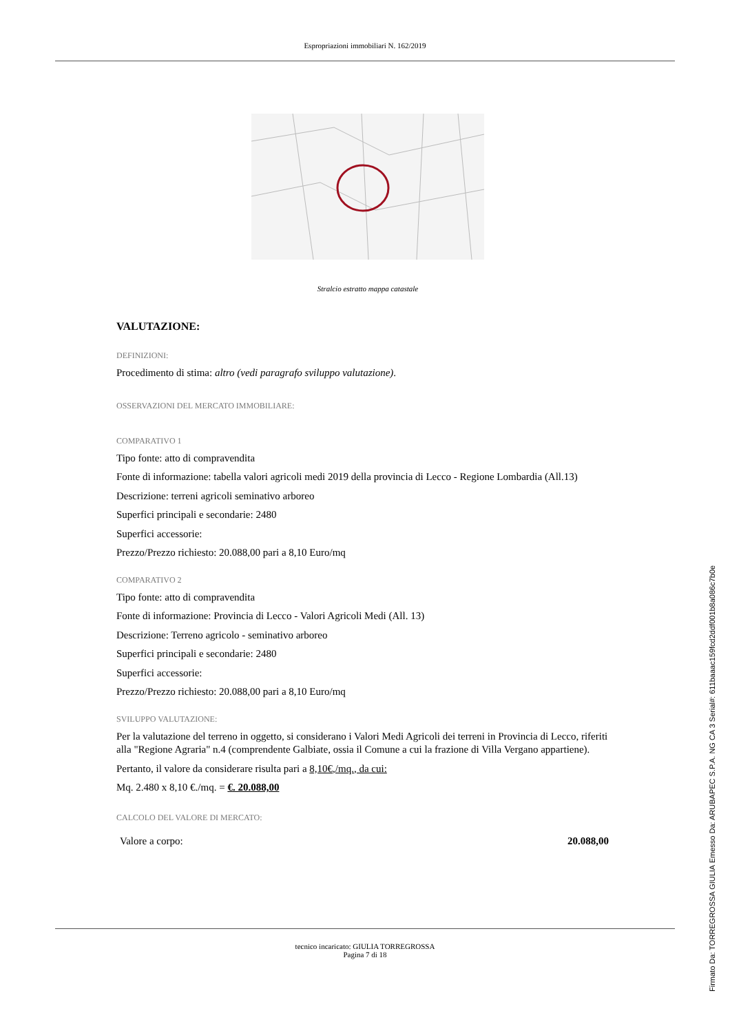Espropriazioni immobiliari N. 162/2019
Stralcio estratto mappa catastale
VALUTAZIONE:
DEFINIZIONI:
Procedimento di stima: altro (vedi paragrafo sviluppo valutazione).
OSSERVAZIONI DEL MERCATO IMMOBILIARE:
COMPARATIVO 1
Tipo fonte: atto di compravendita
Fonte di informazione: tabella valori agricoli medi 2019 della provincia di Lecco - Regione Lombardia (All.13)
Descrizione: terreni agricoli seminativo arboreo
Superfici principali e secondarie: 2480
Superfici accessorie:
Prezzo/Prezzo richiesto: 20.088,00 pari a 8,10 Euro/mq
COMPARATIVO 2
Tipo fonte: atto di compravendita
Fonte di informazione: Provincia di Lecco - Valori Agricoli Medi (All. 13)
Descrizione: Terreno agricolo - seminativo arboreo
Superfici principali e secondarie: 2480
Superfici accessorie:
Prezzo/Prezzo richiesto: 20.088,00 pari a 8,10 Euro/mq
SVILUPPO VALUTAZIONE:
Per la valutazione del terreno in oggetto, si considerano i Valori Medi Agricoli dei terreni in Provincia di Lecco, riferiti alla "Regione Agraria" n.4 (comprendente Galbiate, ossia il Comune a cui la frazione di Villa Vergano appartiene).
Pertanto, il valore da considerare risulta pari a 8,10€,/mq., da cui:
Mq. 2.480 x 8,10 €./mq. = €. 20.088,00
CALCOLO DEL VALORE DI MERCATO:
Valore a corpo: 20.088,00
tecnico incaricato: GIULIA TORREGROSSA
Pagina 7 di 18
Firmato Da: TORREGROSSA GIULIA Emesso Da: ARUBAPEC S.P.A. NG CA 3 Serial#: 611baaac159fcd2ddf001b8a086c7b0e